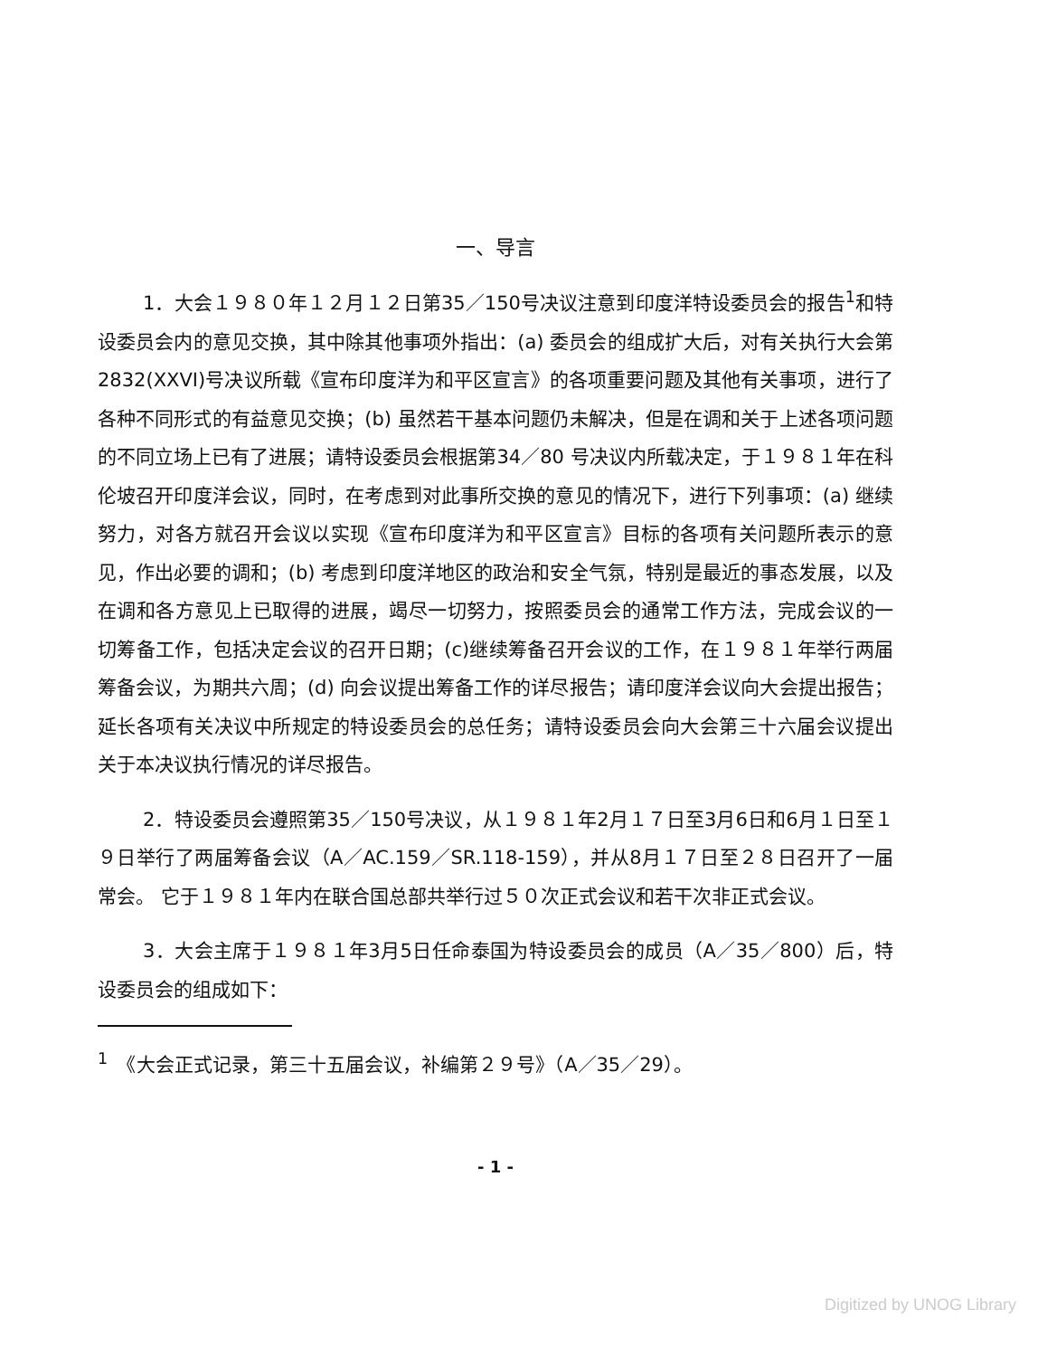一、导言
1．大会１９８０年１２月１２日第35／150号决议注意到印度洋特设委员会的报告<sup>1</sup>和特设委员会内的意见交换，其中除其他事项外指出：(a) 委员会的组成扩大后，对有关执行大会第2832(XXVI)号决议所载《宣布印度洋为和平区宣言》的各项重要问题及其他有关事项，进行了各种不同形式的有益意见交换；(b) 虽然若干基本问题仍未解决，但是在调和关于上述各项问题的不同立场上已有了进展；请特设委员会根据第34／80 号决议内所载决定，于１９８１年在科伦坡召开印度洋会议，同时，在考虑到对此事所交换的意见的情况下，进行下列事项：(a) 继续努力，对各方就召开会议以实现《宣布印度洋为和平区宣言》目标的各项有关问题所表示的意见，作出必要的调和；(b) 考虑到印度洋地区的政治和安全气氛，特别是最近的事态发展，以及在调和各方意见上已取得的进展，竭尽一切努力，按照委员会的通常工作方法，完成会议的一切筹备工作，包括决定会议的召开日期；(c)继续筹备召开会议的工作，在１９８１年举行两届筹备会议，为期共六周；(d) 向会议提出筹备工作的详尽报告；请印度洋会议向大会提出报告；延长各项有关决议中所规定的特设委员会的总任务；请特设委员会向大会第三十六届会议提出关于本决议执行情况的详尽报告。
2．特设委员会遵照第35／150号决议，从１９８１年2月１７日至3月6日和6月１日至１９日举行了两届筹备会议（A／AC.159／SR.118-159），并从8月１７日至２８日召开了一届常会。 它于１９８１年内在联合国总部共举行过５０次正式会议和若干次非正式会议。
3．大会主席于１９８１年3月5日任命泰国为特设委员会的成员（A／35／800）后，特设委员会的组成如下：
<sup>1</sup>　《大会正式记录，第三十五届会议，补编第２９号》（A／35／29）。
- 1 -
Digitized by UNOG Library